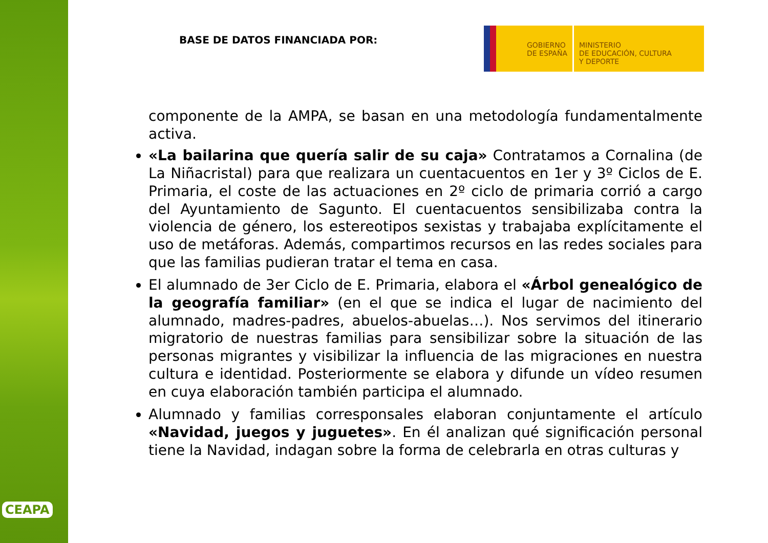CEAPA
BASE DE DATOS FINANCIADA POR:
GOBIERNO
DE ESPAÑA
MINISTERIO
DE EDUCACIÓN, CULTURA
Y DEPORTE
componente de la AMPA, se basan en una metodología fundamentalmente activa.
«La bailarina que quería salir de su caja» Contratamos a Cornalina (de La Niñacristal) para que realizara un cuentacuentos en 1er y 3º Ciclos de E. Primaria, el coste de las actuaciones en 2º ciclo de primaria corrió a cargo del Ayuntamiento de Sagunto. El cuentacuentos sensibilizaba contra la violencia de género, los estereotipos sexistas y trabajaba explícitamente el uso de metáforas. Además, compartimos recursos en las redes sociales para que las familias pudieran tratar el tema en casa.
El alumnado de 3er Ciclo de E. Primaria, elabora el «Árbol genealógico de la geografía familiar» (en el que se indica el lugar de nacimiento del alumnado, madres-padres, abuelos-abuelas…). Nos servimos del itinerario migratorio de nuestras familias para sensibilizar sobre la situación de las personas migrantes y visibilizar la influencia de las migraciones en nuestra cultura e identidad. Posteriormente se elabora y difunde un vídeo resumen en cuya elaboración también participa el alumnado.
Alumnado y familias corresponsales elaboran conjuntamente el artículo «Navidad, juegos y juguetes». En él analizan qué significación personal tiene la Navidad, indagan sobre la forma de celebrarla en otras culturas y